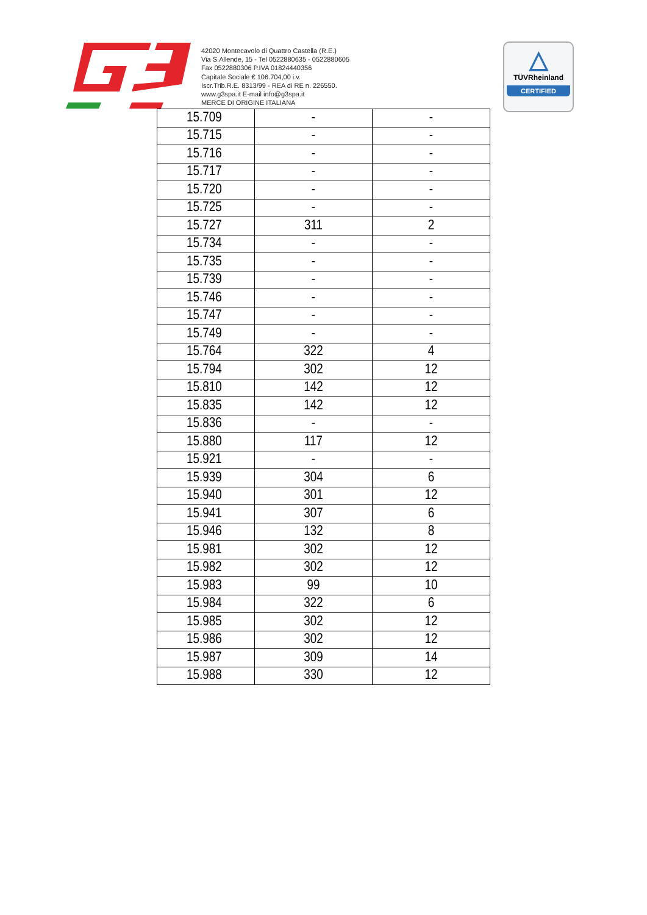42020 Montecavolo di Quattro Castella (R.E.)
Via S.Allende, 15 - Tel 0522880635 - 0522880605
Fax 0522880306 P.IVA 01824440356
Capitale Sociale € 106.704,00 i.v.
Iscr.Trib.R.E. 8313/99 - REA di RE n. 226550.
www.g3spa.it E-mail info@g3spa.it
MERCE DI ORIGINE ITALIANA
△
TÜVRheinland
CERTIFIED
| 15.709 | - | - |
| 15.715 | - | - |
| 15.716 | - | - |
| 15.717 | - | - |
| 15.720 | - | - |
| 15.725 | - | - |
| 15.727 | 311 | 2 |
| 15.734 | - | - |
| 15.735 | - | - |
| 15.739 | - | - |
| 15.746 | - | - |
| 15.747 | - | - |
| 15.749 | - | - |
| 15.764 | 322 | 4 |
| 15.794 | 302 | 12 |
| 15.810 | 142 | 12 |
| 15.835 | 142 | 12 |
| 15.836 | - | - |
| 15.880 | 117 | 12 |
| 15.921 | - | - |
| 15.939 | 304 | 6 |
| 15.940 | 301 | 12 |
| 15.941 | 307 | 6 |
| 15.946 | 132 | 8 |
| 15.981 | 302 | 12 |
| 15.982 | 302 | 12 |
| 15.983 | 99 | 10 |
| 15.984 | 322 | 6 |
| 15.985 | 302 | 12 |
| 15.986 | 302 | 12 |
| 15.987 | 309 | 14 |
| 15.988 | 330 | 12 |